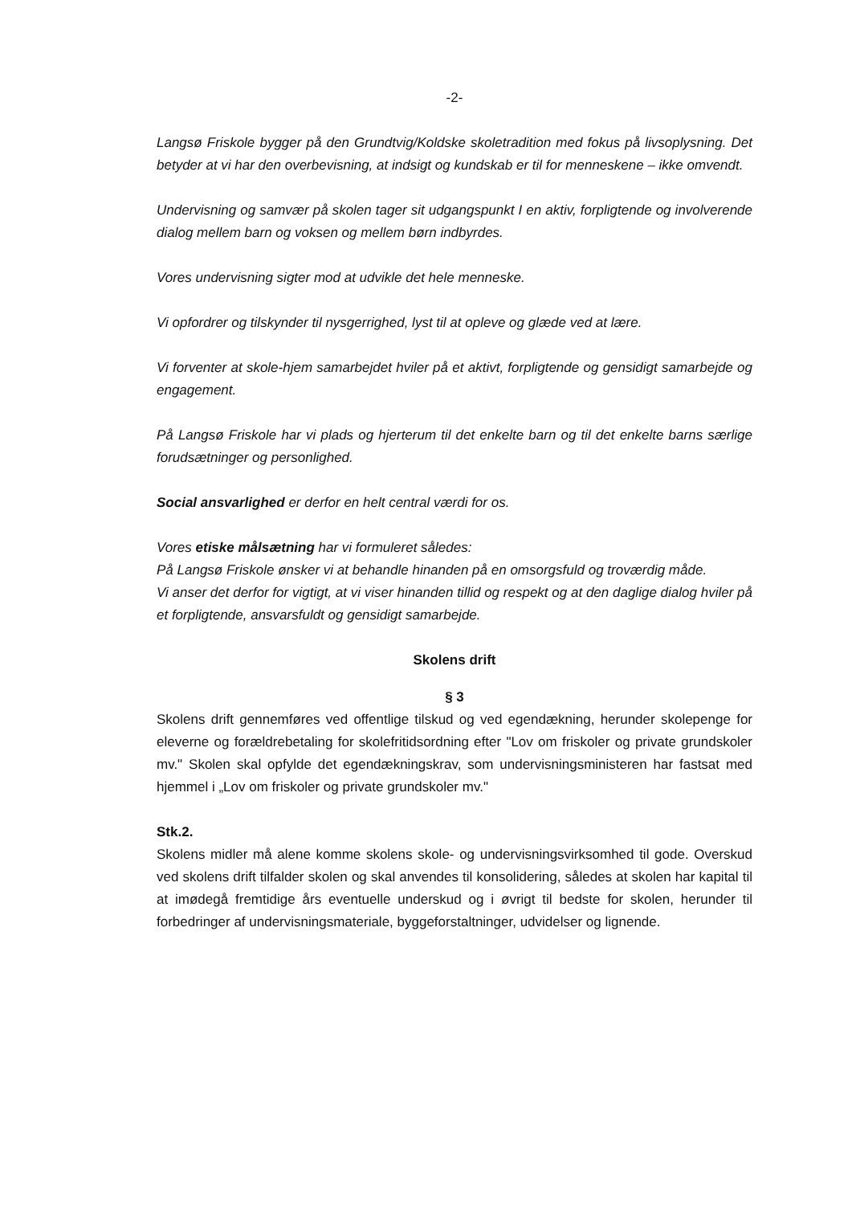-2-
Langsø Friskole bygger på den Grundtvig/Koldske skoletradition med fokus på livsoplysning. Det betyder at vi har den overbevisning, at indsigt og kundskab er til for menneskene – ikke omvendt.
Undervisning og samvær på skolen tager sit udgangspunkt I en aktiv, forpligtende og involverende dialog mellem barn og voksen og mellem børn indbyrdes.
Vores undervisning sigter mod at udvikle det hele menneske.
Vi opfordrer og tilskynder til nysgerrighed, lyst til at opleve og glæde ved at lære.
Vi forventer at skole-hjem samarbejdet hviler på et aktivt, forpligtende og gensidigt samarbejde og engagement.
På Langsø Friskole har vi plads og hjerterum til det enkelte barn og til det enkelte barns særlige forudsætninger og personlighed.
Social ansvarlighed er derfor en helt central værdi for os.
Vores etiske målsætning har vi formuleret således:
På Langsø Friskole ønsker vi at behandle hinanden på en omsorgsfuld og troværdig måde.
Vi anser det derfor for vigtigt, at vi viser hinanden tillid og respekt og at den daglige dialog hviler på et forpligtende, ansvarsfuldt og gensidigt samarbejde.
Skolens drift
§ 3
Skolens drift gennemføres ved offentlige tilskud og ved egendækning, herunder skolepenge for eleverne og forældrebetaling for skolefritidsordning efter "Lov om friskoler og private grundskoler mv." Skolen skal opfylde det egendækningskrav, som undervisningsministeren har fastsat med hjemmel i „Lov om friskoler og private grundskoler mv."
Stk.2.
Skolens midler må alene komme skolens skole- og undervisningsvirksomhed til gode. Overskud ved skolens drift tilfalder skolen og skal anvendes til konsolidering, således at skolen har kapital til at imødegå fremtidige års eventuelle underskud og i øvrigt til bedste for skolen, herunder til forbedringer af undervisningsmateriale, byggeforstaltninger, udvidelser og lignende.